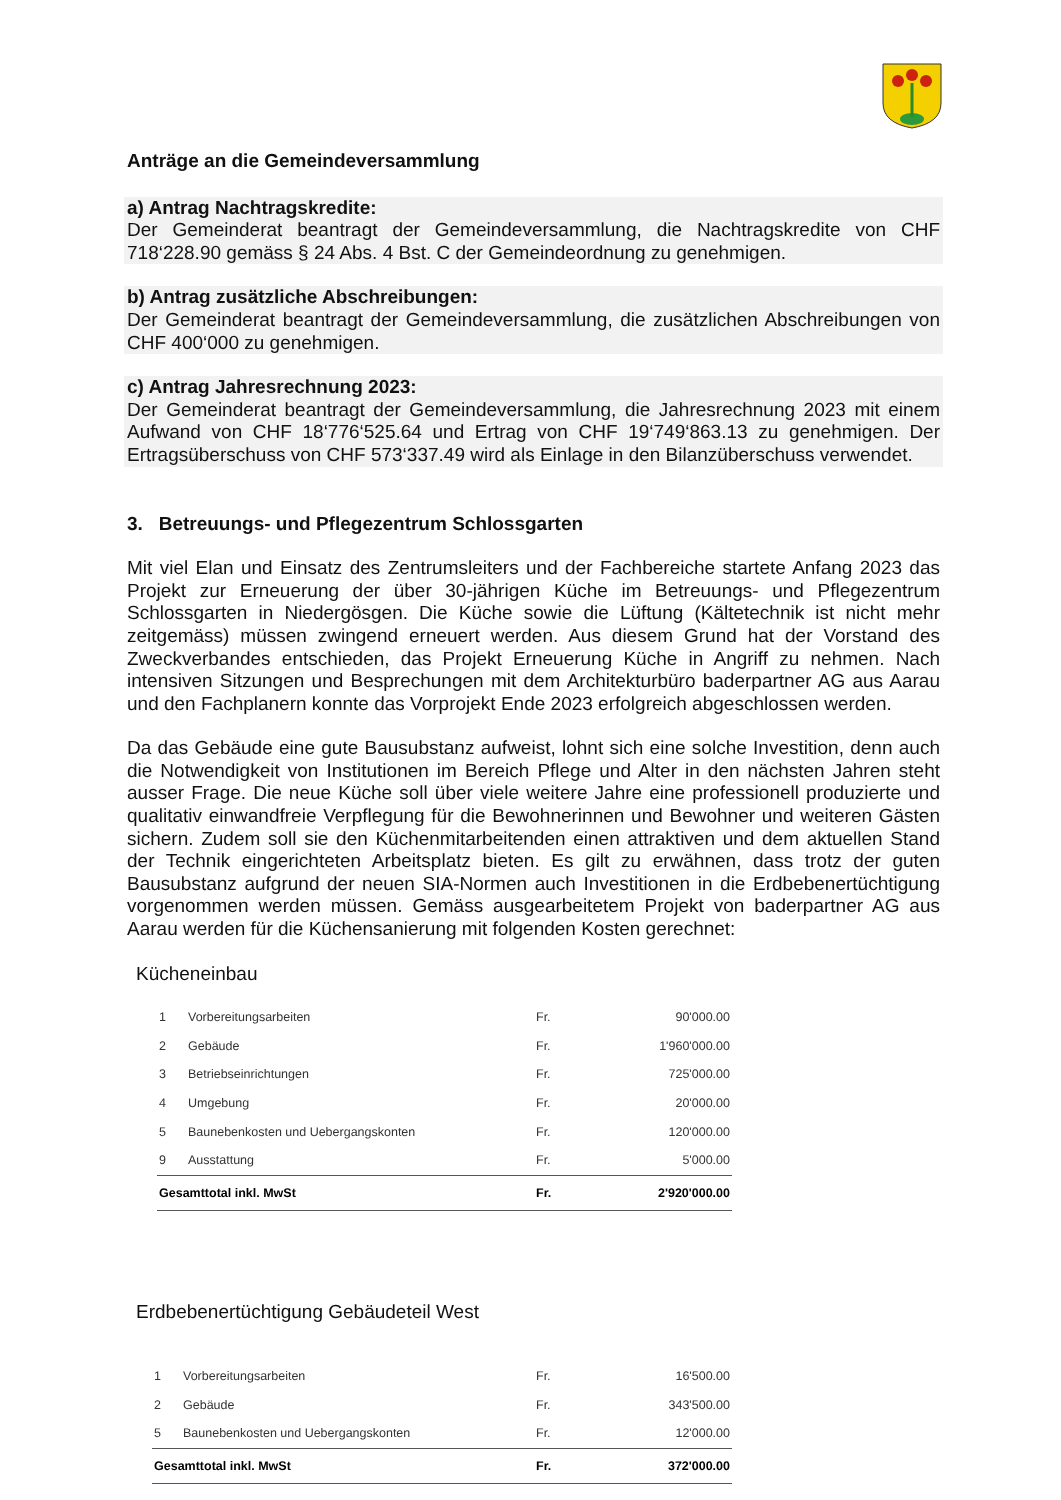Anträge an die Gemeindeversammlung
a) Antrag Nachtragskredite:
Der Gemeinderat beantragt der Gemeindeversammlung, die Nachtragskredite von CHF 718‘228.90 gemäss § 24 Abs. 4 Bst. C der Gemeindeordnung zu genehmigen.
b) Antrag zusätzliche Abschreibungen:
Der Gemeinderat beantragt der Gemeindeversammlung, die zusätzlichen Abschreibungen von CHF 400‘000 zu genehmigen.
c) Antrag Jahresrechnung 2023:
Der Gemeinderat beantragt der Gemeindeversammlung, die Jahresrechnung 2023 mit einem Aufwand von CHF 18‘776‘525.64 und Ertrag von CHF 19‘749‘863.13 zu genehmigen. Der Ertragsüberschuss von CHF 573‘337.49 wird als Einlage in den Bilanzüberschuss verwendet.
3. Betreuungs- und Pflegezentrum Schlossgarten
Mit viel Elan und Einsatz des Zentrumsleiters und der Fachbereiche startete Anfang 2023 das Projekt zur Erneuerung der über 30-jährigen Küche im Betreuungs- und Pflegezentrum Schlossgarten in Niedergösgen. Die Küche sowie die Lüftung (Kältetechnik ist nicht mehr zeitgemäss) müssen zwingend erneuert werden. Aus diesem Grund hat der Vorstand des Zweckverbandes entschieden, das Projekt Erneuerung Küche in Angriff zu nehmen. Nach intensiven Sitzungen und Besprechungen mit dem Architekturbüro baderpartner AG aus Aarau und den Fachplanern konnte das Vorprojekt Ende 2023 erfolgreich abgeschlossen werden.
Da das Gebäude eine gute Bausubstanz aufweist, lohnt sich eine solche Investition, denn auch die Notwendigkeit von Institutionen im Bereich Pflege und Alter in den nächsten Jahren steht ausser Frage. Die neue Küche soll über viele weitere Jahre eine professionell produzierte und qualitativ einwandfreie Verpflegung für die Bewohnerinnen und Bewohner und weiteren Gästen sichern. Zudem soll sie den Küchenmitarbeitenden einen attraktiven und dem aktuellen Stand der Technik eingerichteten Arbeitsplatz bieten. Es gilt zu erwähnen, dass trotz der guten Bausubstanz aufgrund der neuen SIA-Normen auch Investitionen in die Erdbebenertüchtigung vorgenommen werden müssen. Gemäss ausgearbeitetem Projekt von baderpartner AG aus Aarau werden für die Küchensanierung mit folgenden Kosten gerechnet:
Kücheneinbau
| 1 | Vorbereitungsarbeiten | Fr. | 90'000.00 |
| 2 | Gebäude | Fr. | 1'960'000.00 |
| 3 | Betriebseinrichtungen | Fr. | 725'000.00 |
| 4 | Umgebung | Fr. | 20'000.00 |
| 5 | Baunebenkosten und Uebergangskonten | Fr. | 120'000.00 |
| 9 | Ausstattung | Fr. | 5'000.00 |
| Gesamttotal inkl. MwSt | | Fr. | 2'920'000.00 |
Erdbebenertüchtigung Gebäudeteil West
| 1 | Vorbereitungsarbeiten | Fr. | 16'500.00 |
| 2 | Gebäude | Fr. | 343'500.00 |
| 5 | Baunebenkosten und Uebergangskonten | Fr. | 12'000.00 |
| Gesamttotal inkl. MwSt | | Fr. | 372'000.00 |